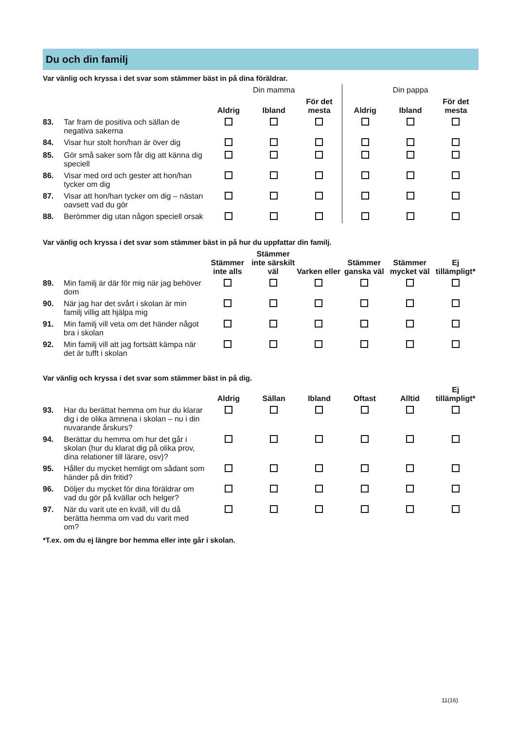Du och din familj
Var vänlig och kryssa i det svar som stämmer bäst in på dina föräldrar.
| | | Din mamma | | | Din pappa | | |
| --- | --- | --- | --- | --- | --- | --- | --- |
| | | Aldrig | Ibland | För det mesta | Aldrig | Ibland | För det mesta |
| 83. | Tar fram de positiva och sällan de negativa sakerna | | | | | | |
| 84. | Visar hur stolt hon/han är över dig | | | | | | |
| 85. | Gör små saker som får dig att känna dig speciell | | | | | | |
| 86. | Visar med ord och gester att hon/han tycker om dig | | | | | | |
| 87. | Visar att hon/han tycker om dig – nästan oavsett vad du gör | | | | | | |
| 88. | Berömmer dig utan någon speciell orsak | | | | | | |
Var vänlig och kryssa i det svar som stämmer bäst in på hur du uppfattar din familj.
| | | Stämmer inte alls | Stämmer inte särskilt väl | Varken eller | Stämmer ganska väl | Stämmer mycket väl | Ej tillämpligt* |
| --- | --- | --- | --- | --- | --- | --- | --- |
| 89. | Min familj är där för mig när jag behöver dom | | | | | | |
| 90. | När jag har det svårt i skolan är min familj villig att hjälpa mig | | | | | | |
| 91. | Min familj vill veta om det händer något bra i skolan | | | | | | |
| 92. | Min familj vill att jag fortsätt kämpa när det är tufft i skolan | | | | | | |
Var vänlig och kryssa i det svar som stämmer bäst in på dig.
| | | Aldrig | Sällan | Ibland | Oftast | Alltid | Ej tillämpligt* |
| --- | --- | --- | --- | --- | --- | --- | --- |
| 93. | Har du berättat hemma om hur du klarar dig i de olika ämnena i skolan – nu i din nuvarande årskurs? | | | | | | |
| 94. | Berättar du hemma om hur det går i skolan (hur du klarat dig på olika prov, dina relationer till lärare, osv)? | | | | | | |
| 95. | Håller du mycket hemligt om sådant som händer på din fritid? | | | | | | |
| 96. | Döljer du mycket för dina föräldrar om vad du gör på kvällar och helger? | | | | | | |
| 97. | När du varit ute en kväll, vill du då berätta hemma om vad du varit med om? | | | | | | |
*T.ex. om du ej längre bor hemma eller inte går i skolan.
11(16)